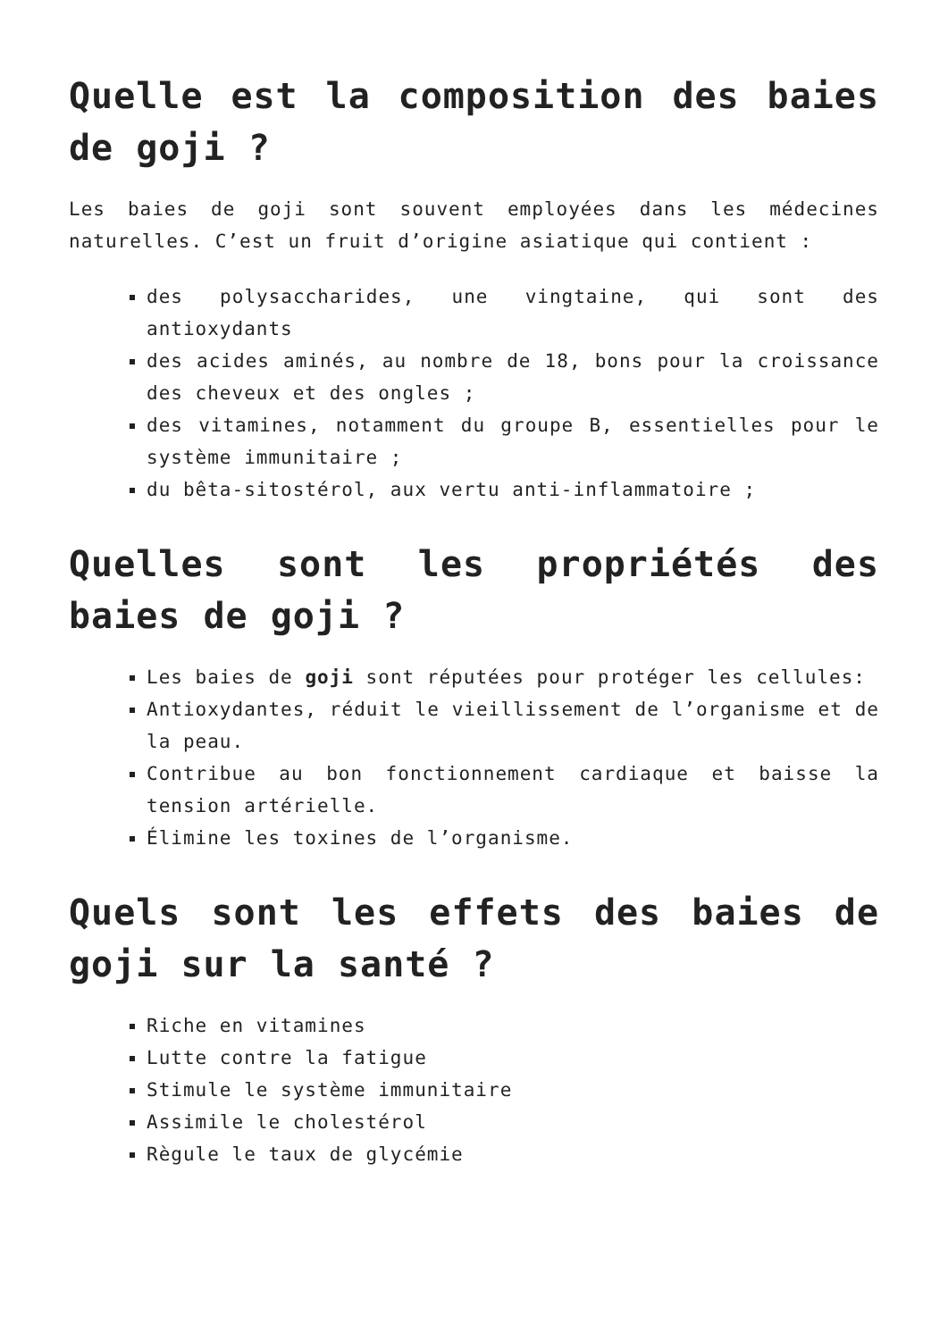Quelle est la composition des baies de goji ?
Les baies de goji sont souvent employées dans les médecines naturelles. C’est un fruit d’origine asiatique qui contient :
des polysaccharides, une vingtaine, qui sont des antioxydants
des acides aminés, au nombre de 18, bons pour la croissance des cheveux et des ongles ;
des vitamines, notamment du groupe B, essentielles pour le système immunitaire ;
du bêta-sitostérol, aux vertu anti-inflammatoire ;
Quelles sont les propriétés des baies de goji ?
Les baies de goji sont réputées pour protéger les cellules:
Antioxydantes, réduit le vieillissement de l’organisme et de la peau.
Contribue au bon fonctionnement cardiaque et baisse la tension artérielle.
Élimine les toxines de l’organisme.
Quels sont les effets des baies de goji sur la santé ?
Riche en vitamines
Lutte contre la fatigue
Stimule le système immunitaire
Assimile le cholestérol
Règule le taux de glycémie